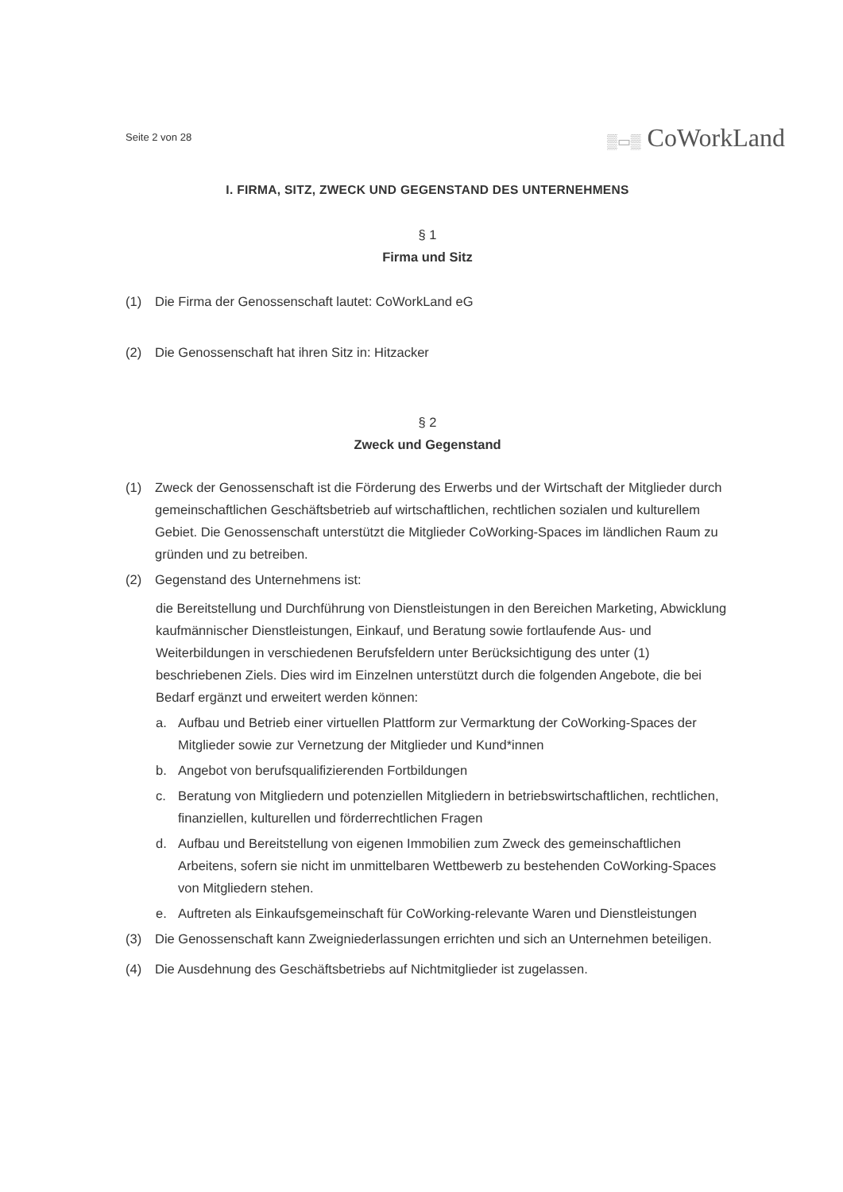Seite 2 von 28
▒▭▒ CoWorkLand
I. FIRMA, SITZ, ZWECK UND GEGENSTAND DES UNTERNEHMENS
§ 1
Firma und Sitz
(1) Die Firma der Genossenschaft lautet: CoWorkLand eG
(2) Die Genossenschaft hat ihren Sitz in: Hitzacker
§ 2
Zweck und Gegenstand
(1) Zweck der Genossenschaft ist die Förderung des Erwerbs und der Wirtschaft der Mitglieder durch gemeinschaftlichen Geschäftsbetrieb auf wirtschaftlichen, rechtlichen sozialen und kulturellem Gebiet. Die Genossenschaft unterstützt die Mitglieder CoWorking-Spaces im ländlichen Raum zu gründen und zu betreiben.
(2) Gegenstand des Unternehmens ist:
die Bereitstellung und Durchführung von Dienstleistungen in den Bereichen Marketing, Abwicklung kaufmännischer Dienstleistungen, Einkauf, und Beratung sowie fortlaufende Aus- und Weiterbildungen in verschiedenen Berufsfeldern unter Berücksichtigung des unter (1) beschriebenen Ziels. Dies wird im Einzelnen unterstützt durch die folgenden Angebote, die bei Bedarf ergänzt und erweitert werden können:
a. Aufbau und Betrieb einer virtuellen Plattform zur Vermarktung der CoWorking-Spaces der Mitglieder sowie zur Vernetzung der Mitglieder und Kund*innen
b. Angebot von berufsqualifizierenden Fortbildungen
c. Beratung von Mitgliedern und potenziellen Mitgliedern in betriebswirtschaftlichen, rechtlichen, finanziellen, kulturellen und förderrechtlichen Fragen
d. Aufbau und Bereitstellung von eigenen Immobilien zum Zweck des gemeinschaftlichen Arbeitens, sofern sie nicht im unmittelbaren Wettbewerb zu bestehenden CoWorking-Spaces von Mitgliedern stehen.
e. Auftreten als Einkaufsgemeinschaft für CoWorking-relevante Waren und Dienstleistungen
(3) Die Genossenschaft kann Zweigniederlassungen errichten und sich an Unternehmen beteiligen.
(4) Die Ausdehnung des Geschäftsbetriebs auf Nichtmitglieder ist zugelassen.